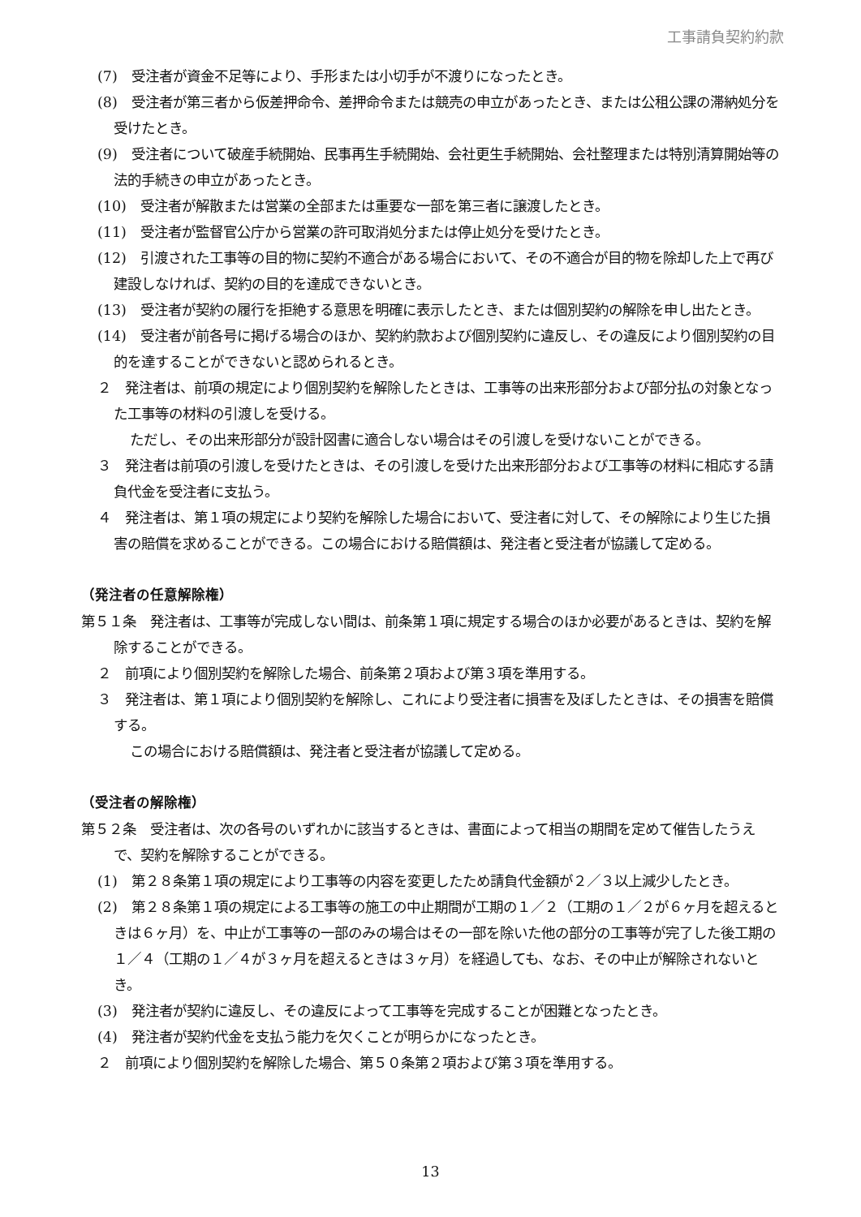工事請負契約約款
(7)　受注者が資金不足等により、手形または小切手が不渡りになったとき。
(8)　受注者が第三者から仮差押命令、差押命令または競売の申立があったとき、または公租公課の滞納処分を受けたとき。
(9)　受注者について破産手続開始、民事再生手続開始、会社更生手続開始、会社整理または特別清算開始等の法的手続きの申立があったとき。
(10)　受注者が解散または営業の全部または重要な一部を第三者に譲渡したとき。
(11)　受注者が監督官公庁から営業の許可取消処分または停止処分を受けたとき。
(12)　引渡された工事等の目的物に契約不適合がある場合において、その不適合が目的物を除却した上で再び建設しなければ、契約の目的を達成できないとき。
(13)　受注者が契約の履行を拒絶する意思を明確に表示したとき、または個別契約の解除を申し出たとき。
(14)　受注者が前各号に掲げる場合のほか、契約約款および個別契約に違反し、その違反により個別契約の目的を達することができないと認められるとき。
２　発注者は、前項の規定により個別契約を解除したときは、工事等の出来形部分および部分払の対象となった工事等の材料の引渡しを受ける。
ただし、その出来形部分が設計図書に適合しない場合はその引渡しを受けないことができる。
３　発注者は前項の引渡しを受けたときは、その引渡しを受けた出来形部分および工事等の材料に相応する請負代金を受注者に支払う。
４　発注者は、第１項の規定により契約を解除した場合において、受注者に対して、その解除により生じた損害の賠償を求めることができる。この場合における賠償額は、発注者と受注者が協議して定める。
（発注者の任意解除権）
第５１条　発注者は、工事等が完成しない間は、前条第１項に規定する場合のほか必要があるときは、契約を解除することができる。
２　前項により個別契約を解除した場合、前条第２項および第３項を準用する。
３　発注者は、第１項により個別契約を解除し、これにより受注者に損害を及ぼしたときは、その損害を賠償する。
この場合における賠償額は、発注者と受注者が協議して定める。
（受注者の解除権）
第５２条　受注者は、次の各号のいずれかに該当するときは、書面によって相当の期間を定めて催告したうえで、契約を解除することができる。
(1)　第２８条第１項の規定により工事等の内容を変更したため請負代金額が２／３以上減少したとき。
(2)　第２８条第１項の規定による工事等の施工の中止期間が工期の１／２（工期の１／２が６ヶ月を超えるときは６ヶ月）を、中止が工事等の一部のみの場合はその一部を除いた他の部分の工事等が完了した後工期の１／４（工期の１／４が３ヶ月を超えるときは３ヶ月）を経過しても、なお、その中止が解除されないとき。
(3)　発注者が契約に違反し、その違反によって工事等を完成することが困難となったとき。
(4)　発注者が契約代金を支払う能力を欠くことが明らかになったとき。
２　前項により個別契約を解除した場合、第５０条第２項および第３項を準用する。
13